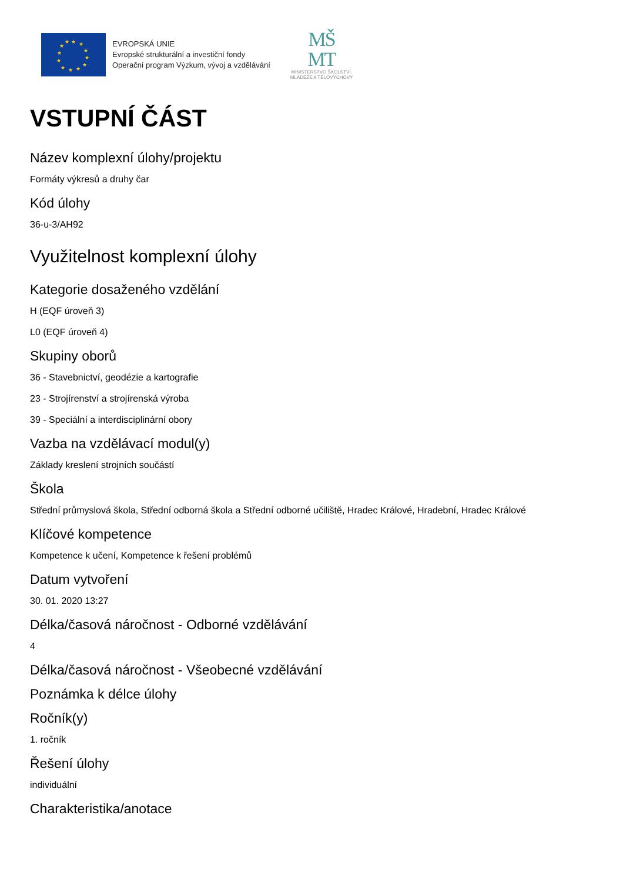★
★
★
★
★
★
★
★
★
★
★
★
EVROPSKÁ UNIE
Evropské strukturální a investiční fondy
Operační program Výzkum, vývoj a vzdělávání
MŠ
MT
MINISTERSTVO ŠKOLSTVÍ,
MLÁDEŽE A TĚLOVÝCHOVY
VSTUPNÍ ČÁST
Název komplexní úlohy/projektu
Formáty výkresů a druhy čar
Kód úlohy
36-u-3/AH92
Využitelnost komplexní úlohy
Kategorie dosaženého vzdělání
H (EQF úroveň 3)
L0 (EQF úroveň 4)
Skupiny oborů
36 - Stavebnictví, geodézie a kartografie
23 - Strojírenství a strojírenská výroba
39 - Speciální a interdisciplinární obory
Vazba na vzdělávací modul(y)
Základy kreslení strojních součástí
Škola
Střední průmyslová škola, Střední odborná škola a Střední odborné učiliště, Hradec Králové, Hradební, Hradec Králové
Klíčové kompetence
Kompetence k učení, Kompetence k řešení problémů
Datum vytvoření
30. 01. 2020 13:27
Délka/časová náročnost - Odborné vzdělávání
4
Délka/časová náročnost - Všeobecné vzdělávání
Poznámka k délce úlohy
Ročník(y)
1. ročník
Řešení úlohy
individuální
Charakteristika/anotace